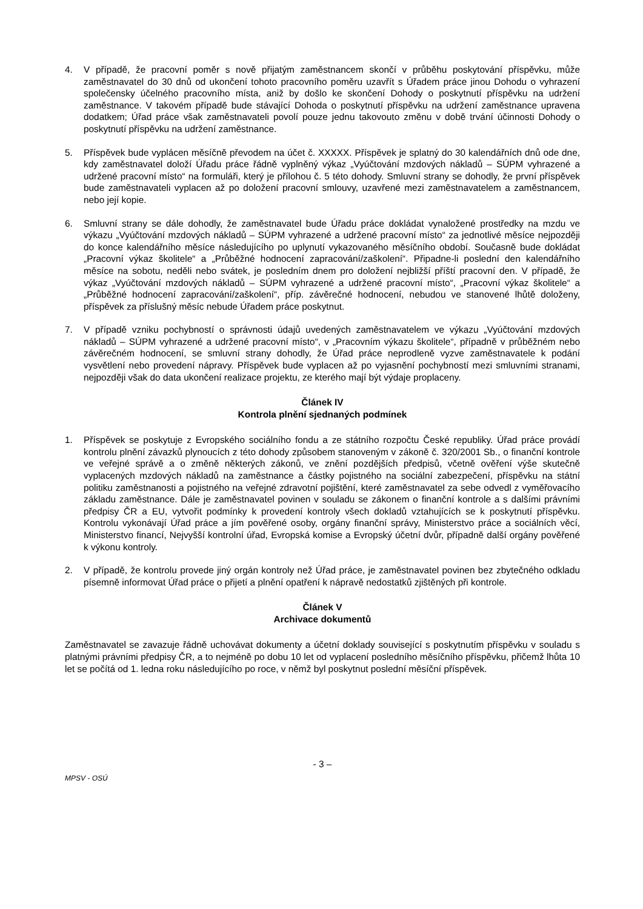4. V případě, že pracovní poměr s nově přijatým zaměstnancem skončí v průběhu poskytování příspěvku, může zaměstnavatel do 30 dnů od ukončení tohoto pracovního poměru uzavřít s Úřadem práce jinou Dohodu o vyhrazení společensky účelného pracovního místa, aniž by došlo ke skončení Dohody o poskytnutí příspěvku na udržení zaměstnance. V takovém případě bude stávající Dohoda o poskytnutí příspěvku na udržení zaměstnance upravena dodatkem; Úřad práce však zaměstnavateli povolí pouze jednu takovouto změnu v době trvání účinnosti Dohody o poskytnutí příspěvku na udržení zaměstnance.
5. Příspěvek bude vyplácen měsíčně převodem na účet č. XXXXX. Příspěvek je splatný do 30 kalendářních dnů ode dne, kdy zaměstnavatel doloží Úřadu práce řádně vyplněný výkaz „Vyúčtování mzdových nákladů – SÚPM vyhrazené a udržené pracovní místo“ na formuláři, který je přílohou č. 5 této dohody. Smluvní strany se dohodly, že první příspěvek bude zaměstnavateli vyplacen až po doložení pracovní smlouvy, uzavřené mezi zaměstnavatelem a zaměstnancem, nebo její kopie.
6. Smluvní strany se dále dohodly, že zaměstnavatel bude Úřadu práce dokládat vynaložené prostředky na mzdu ve výkazu „Vyúčtování mzdových nákladů – SÚPM vyhrazené a udržené pracovní místo“ za jednotlivé měsíce nejpozději do konce kalendářního měsíce následujícího po uplynutí vykazovaného měsíčního období. Současně bude dokládat „Pracovní výkaz školitele“ a „Průběžné hodnocení zapracování/zaškolení“. Připadne-li poslední den kalendářního měsíce na sobotu, neděli nebo svátek, je posledním dnem pro doložení nejbližší příští pracovní den. V případě, že výkaz „Vyúčtování mzdových nákladů – SÚPM vyhrazené a udržené pracovní místo“, „Pracovní výkaz školitele“ a „Průběžné hodnocení zapracování/zaškolení“, příp. závěrečné hodnocení, nebudou ve stanovené lhůtě doloženy, příspěvek za příslušný měsíc nebude Úřadem práce poskytnut.
7. V případě vzniku pochybností o správnosti údajů uvedených zaměstnavatelem ve výkazu „Vyúčtování mzdových nákladů – SÚPM vyhrazené a udržené pracovní místo“, v „Pracovním výkazu školitele“, případně v průběžném nebo závěrečném hodnocení, se smluvní strany dohodly, že Úřad práce neprodleně vyzve zaměstnavatele k podání vysvětlení nebo provedení nápravy. Příspěvek bude vyplacen až po vyjasnění pochybností mezi smluvními stranami, nejpozději však do data ukončení realizace projektu, ze kterého mají být výdaje proplaceny.
Článek IV
Kontrola plnění sjednaných podmínek
1. Příspěvek se poskytuje z Evropského sociálního fondu a ze státního rozpočtu České republiky. Úřad práce provádí kontrolu plnění závazků plynoucích z této dohody způsobem stanoveným v zákoně č. 320/2001 Sb., o finanční kontrole ve veřejné správě a o změně některých zákonů, ve znění pozdějších předpisů, včetně ověření výše skutečně vyplacených mzdových nákladů na zaměstnance a částky pojistného na sociální zabezpečení, příspěvku na státní politiku zaměstnanosti a pojistného na veřejné zdravotní pojištění, které zaměstnavatel za sebe odvedl z vyměřovacího základu zaměstnance. Dále je zaměstnavatel povinen v souladu se zákonem o finanční kontrole a s dalšími právními předpisy ČR a EU, vytvořit podmínky k provedení kontroly všech dokladů vztahujících se k poskytnutí příspěvku. Kontrolu vykonávají Úřad práce a jím pověřené osoby, orgány finanční správy, Ministerstvo práce a sociálních věcí, Ministerstvo financí, Nejvyšší kontrolní úřad, Evropská komise a Evropský účetní dvůr, případně další orgány pověřené k výkonu kontroly.
2. V případě, že kontrolu provede jiný orgán kontroly než Úřad práce, je zaměstnavatel povinen bez zbytečného odkladu písemně informovat Úřad práce o přijetí a plnění opatření k nápravě nedostatků zjištěných při kontrole.
Článek V
Archivace dokumentů
Zaměstnavatel se zavazuje řádně uchovávat dokumenty a účetní doklady související s poskytnutím příspěvku v souladu s platnými právními předpisy ČR, a to nejméně po dobu 10 let od vyplacení posledního měsíčního příspěvku, přičemž lhůta 10 let se počítá od 1. ledna roku následujícího po roce, v němž byl poskytnut poslední měsíční příspěvek.
- 3 –
MPSV - OSÚ